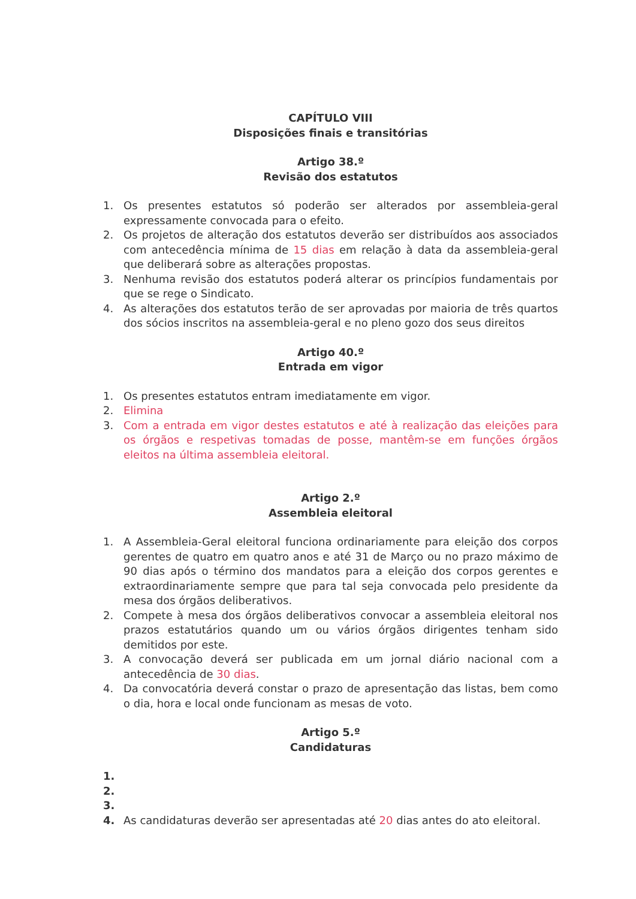CAPÍTULO VIII
Disposições finais e transitórias
Artigo 38.º
Revisão dos estatutos
1. Os presentes estatutos só poderão ser alterados por assembleia-geral expressamente convocada para o efeito.
2. Os projetos de alteração dos estatutos deverão ser distribuídos aos associados com antecedência mínima de 15 dias em relação à data da assembleia-geral que deliberará sobre as alterações propostas.
3. Nenhuma revisão dos estatutos poderá alterar os princípios fundamentais por que se rege o Sindicato.
4. As alterações dos estatutos terão de ser aprovadas por maioria de três quartos dos sócios inscritos na assembleia-geral e no pleno gozo dos seus direitos
Artigo 40.º
Entrada em vigor
1. Os presentes estatutos entram imediatamente em vigor.
2. Elimina
3. Com a entrada em vigor destes estatutos e até à realização das eleições para os órgãos e respetivas tomadas de posse, mantêm-se em funções órgãos eleitos na última assembleia eleitoral.
Artigo 2.º
Assembleia eleitoral
1. A Assembleia-Geral eleitoral funciona ordinariamente para eleição dos corpos gerentes de quatro em quatro anos e até 31 de Março ou no prazo máximo de 90 dias após o término dos mandatos para a eleição dos corpos gerentes e extraordinariamente sempre que para tal seja convocada pelo presidente da mesa dos órgãos deliberativos.
2. Compete à mesa dos órgãos deliberativos convocar a assembleia eleitoral nos prazos estatutários quando um ou vários órgãos dirigentes tenham sido demitidos por este.
3. A convocação deverá ser publicada em um jornal diário nacional com a antecedência de 30 dias.
4. Da convocatória deverá constar o prazo de apresentação das listas, bem como o dia, hora e local onde funcionam as mesas de voto.
Artigo 5.º
Candidaturas
1.
2.
3.
4. As candidaturas deverão ser apresentadas até 20 dias antes do ato eleitoral.